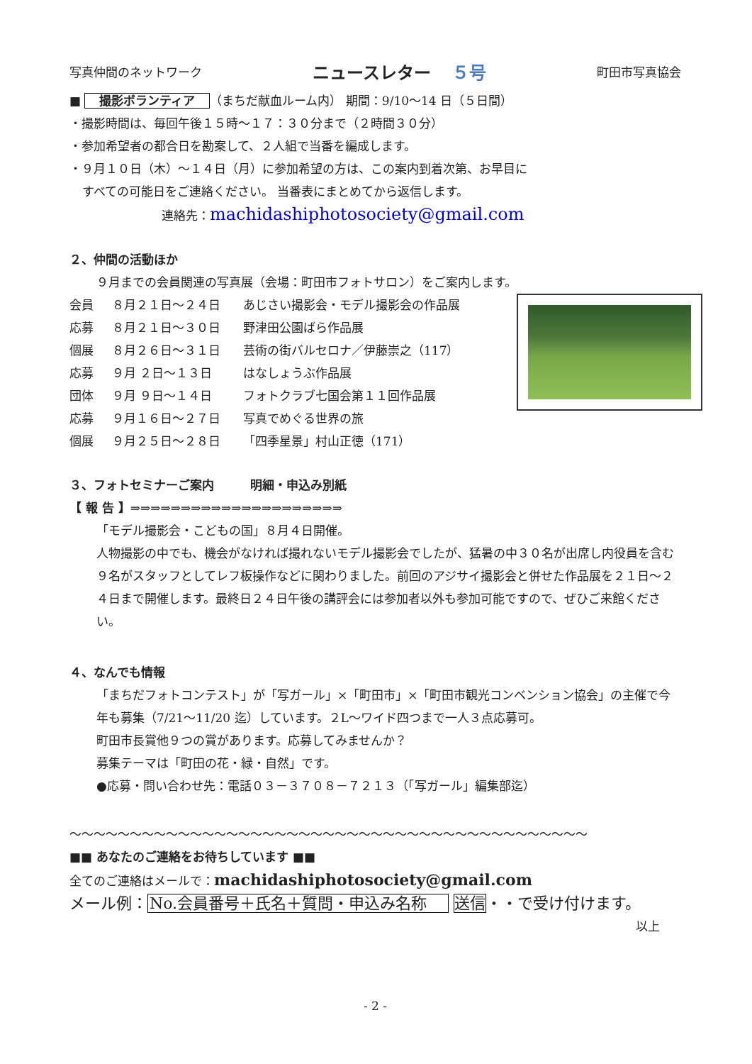写真仲間のネットワーク ニュースレター ５号 町田市写真協会
■ 撮影ボランティア （まちだ献血ルーム内） 期間：9/10～14 日（５日間）
・撮影時間は、毎回午後１５時～１７：３０分まで（２時間３０分）
・参加希望者の都合日を勘案して、２人組で当番を編成します。
・９月１０日（木）～１４日（月）に参加希望の方は、この案内到着次第、お早目に
すべての可能日をご連絡ください。 当番表にまとめてから返信します。
連絡先：machidashiphotosociety@gmail.com
２、仲間の活動ほか
９月までの会員関連の写真展（会場：町田市フォトサロン）をご案内します。
会員 ８月２１日～２４日 あじさい撮影会・モデル撮影会の作品展
応募 ８月２１日～３０日 野津田公園ばら作品展
個展 ８月２６日～３１日 芸術の街バルセロナ／伊藤崇之（117）
応募 ９月 ２日～１３日 はなしょうぶ作品展
団体 ９月 ９日～１４日 フォトクラブ七国会第１１回作品展
応募 ９月１６日～２７日 写真でめぐる世界の旅
個展 ９月２５日～２８日 「四季星景」村山正徳（171）
３、フォトセミナーご案内　　　明細・申込み別紙
【 報 告 】⇒⇒⇒⇒⇒⇒⇒⇒⇒⇒⇒⇒⇒⇒⇒⇒⇒⇒⇒⇒⇒
「モデル撮影会・こどもの国」８月４日開催。
人物撮影の中でも、機会がなければ撮れないモデル撮影会でしたが、猛暑の中３０名が出席し内役員を含む９名がスタッフとしてレフ板操作などに関わりました。前回のアジサイ撮影会と併せた作品展を２１日～２４日まで開催します。最終日２４日午後の講評会には参加者以外も参加可能ですので、ぜひご来館ください。
４、なんでも情報
「まちだフォトコンテスト」が「写ガール」×「町田市」×「町田市観光コンベンション協会」の主催で今年も募集（7/21～11/20 迄）しています。２L～ワイド四つまで一人３点応募可。
町田市長賞他９つの賞があります。応募してみませんか？
募集テーマは「町田の花・緑・自然」です。
●応募・問い合わせ先：電話０３－３７０８－７２１３（「写ガール」編集部迄）
～～～～～～～～～～～～～～～～～～～～～～～～～～～～～～～～～～～～～～～～～～～
■■ あなたのご連絡をお待ちしています ■■
全てのご連絡はメールで：machidashiphotosociety@gmail.com
メール例：No.会員番号＋氏名＋質問・申込み名称 送信・・で受け付けます。
以上
- 2 -